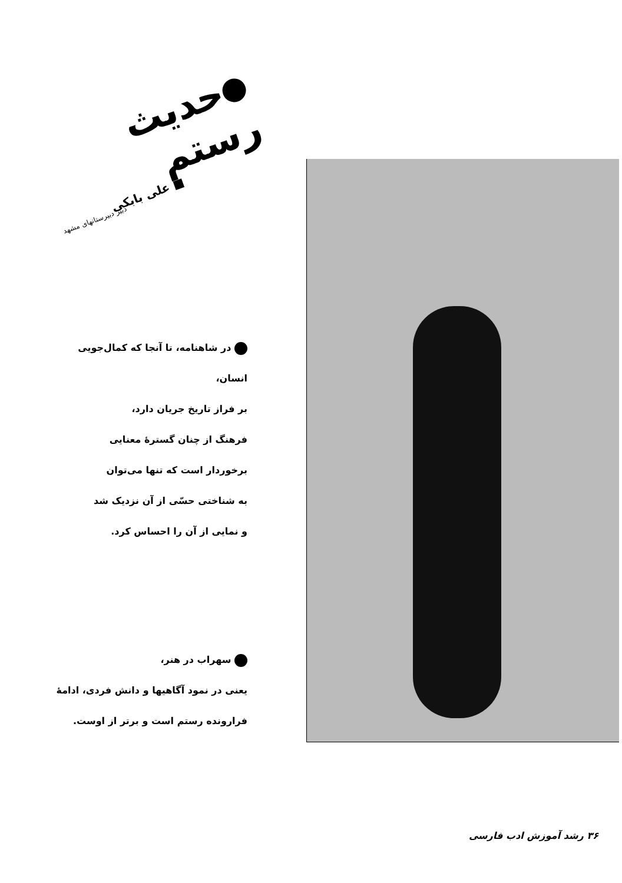حدیث رستم
■ علی بابکی
دبیر دبیرستانهای مشهد
در شاهنامه، تا آنجا که کمال‌جویی انسان،
بر فراز تاریخ جریان دارد،
فرهنگ از چنان گسترهٔ معنایی
برخوردار است که تنها می‌توان
به شناختی حسّی از آن نزدیک شد
و نمایی از آن را احساس کرد.
سهراب در هنر،
یعنی در نمود آگاهیها و دانش فردی، ادامهٔ
فرارونده رستم است و برتر از اوست.
۳۶ رشد آموزش ادب فارسی